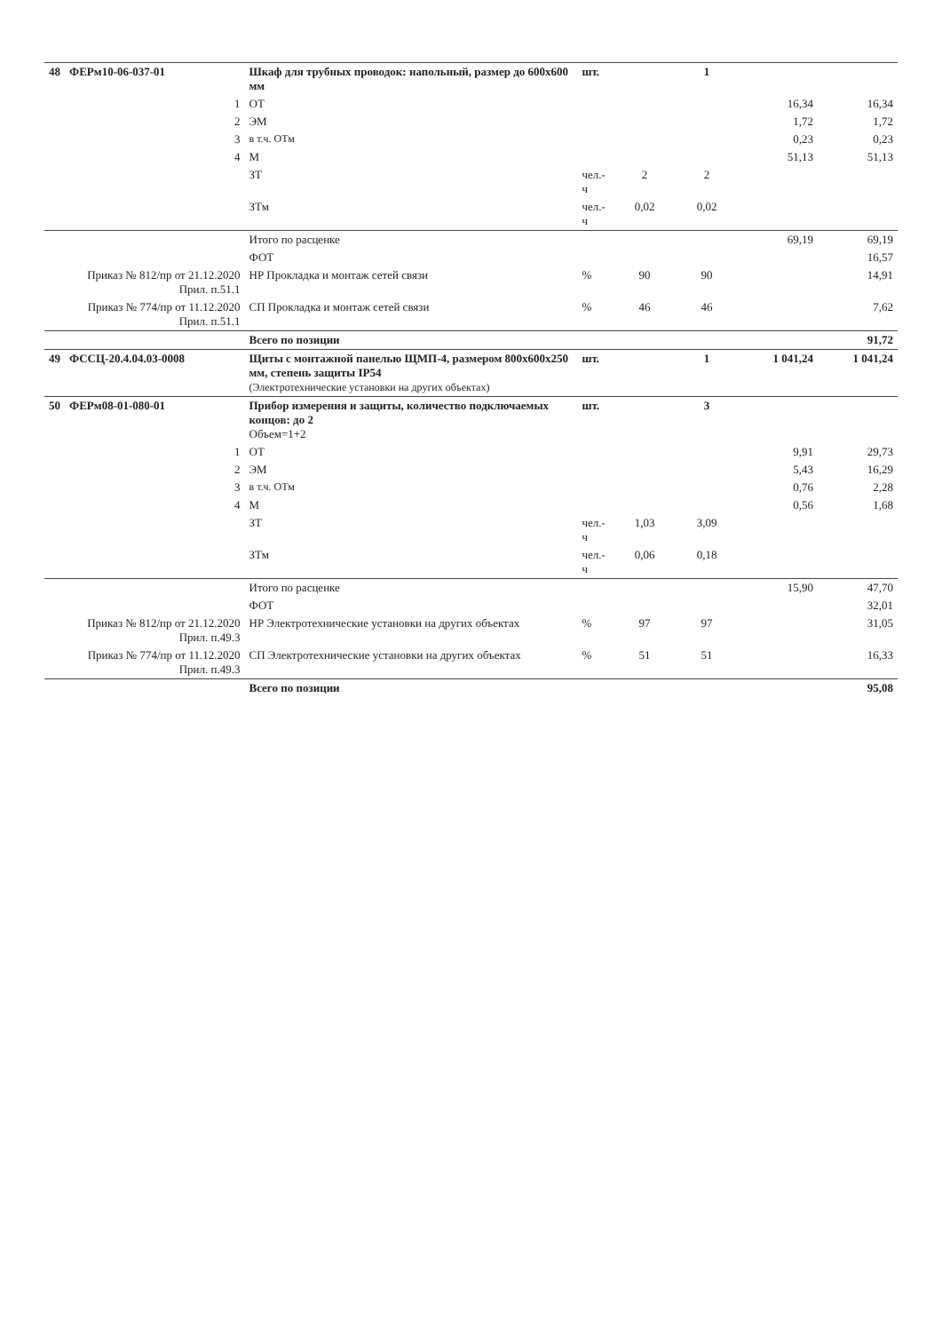| 48 | ФЕРм10-06-037-01 | Шкаф для трубных проводок: напольный, размер до 600х600 мм | шт. | | 1 | | |
| | 1 | ОТ | | | | 16,34 | 16,34 |
| | 2 | ЭМ | | | | 1,72 | 1,72 |
| | 3 | в т.ч. ОТм | | | | 0,23 | 0,23 |
| | 4 | М | | | | 51,13 | 51,13 |
| | | ЗТ | чел.-ч | 2 | 2 | | |
| | | ЗТм | чел.-ч | 0,02 | 0,02 | | |
| | | Итого по расценке | | | | 69,19 | 69,19 |
| | | ФОТ | | | | | 16,57 |
| | Приказ № 812/пр от 21.12.2020 Прил. п.51.1 | НР Прокладка и монтаж сетей связи | % | 90 | 90 | | 14,91 |
| | Приказ № 774/пр от 11.12.2020 Прил. п.51.1 | СП Прокладка и монтаж сетей связи | % | 46 | 46 | | 7,62 |
| | | Всего по позиции | | | | | 91,72 |
| 49 | ФССЦ-20.4.04.03-0008 | Щиты с монтажной панелью ЩМП-4, размером 800х600х250 мм, степень защиты IP54 (Электротехнические установки на других объектах) | шт. | | 1 | 1 041,24 | 1 041,24 |
| 50 | ФЕРм08-01-080-01 | Прибор измерения и защиты, количество подключаемых концов: до 2 Объем=1+2 | шт. | | 3 | | |
| | 1 | ОТ | | | | 9,91 | 29,73 |
| | 2 | ЭМ | | | | 5,43 | 16,29 |
| | 3 | в т.ч. ОТм | | | | 0,76 | 2,28 |
| | 4 | М | | | | 0,56 | 1,68 |
| | | ЗТ | чел.-ч | 1,03 | 3,09 | | |
| | | ЗТм | чел.-ч | 0,06 | 0,18 | | |
| | | Итого по расценке | | | | 15,90 | 47,70 |
| | | ФОТ | | | | | 32,01 |
| | Приказ № 812/пр от 21.12.2020 Прил. п.49.3 | НР Электротехнические установки на других объектах | % | 97 | 97 | | 31,05 |
| | Приказ № 774/пр от 11.12.2020 Прил. п.49.3 | СП Электротехнические установки на других объектах | % | 51 | 51 | | 16,33 |
| | | Всего по позиции | | | | | 95,08 |